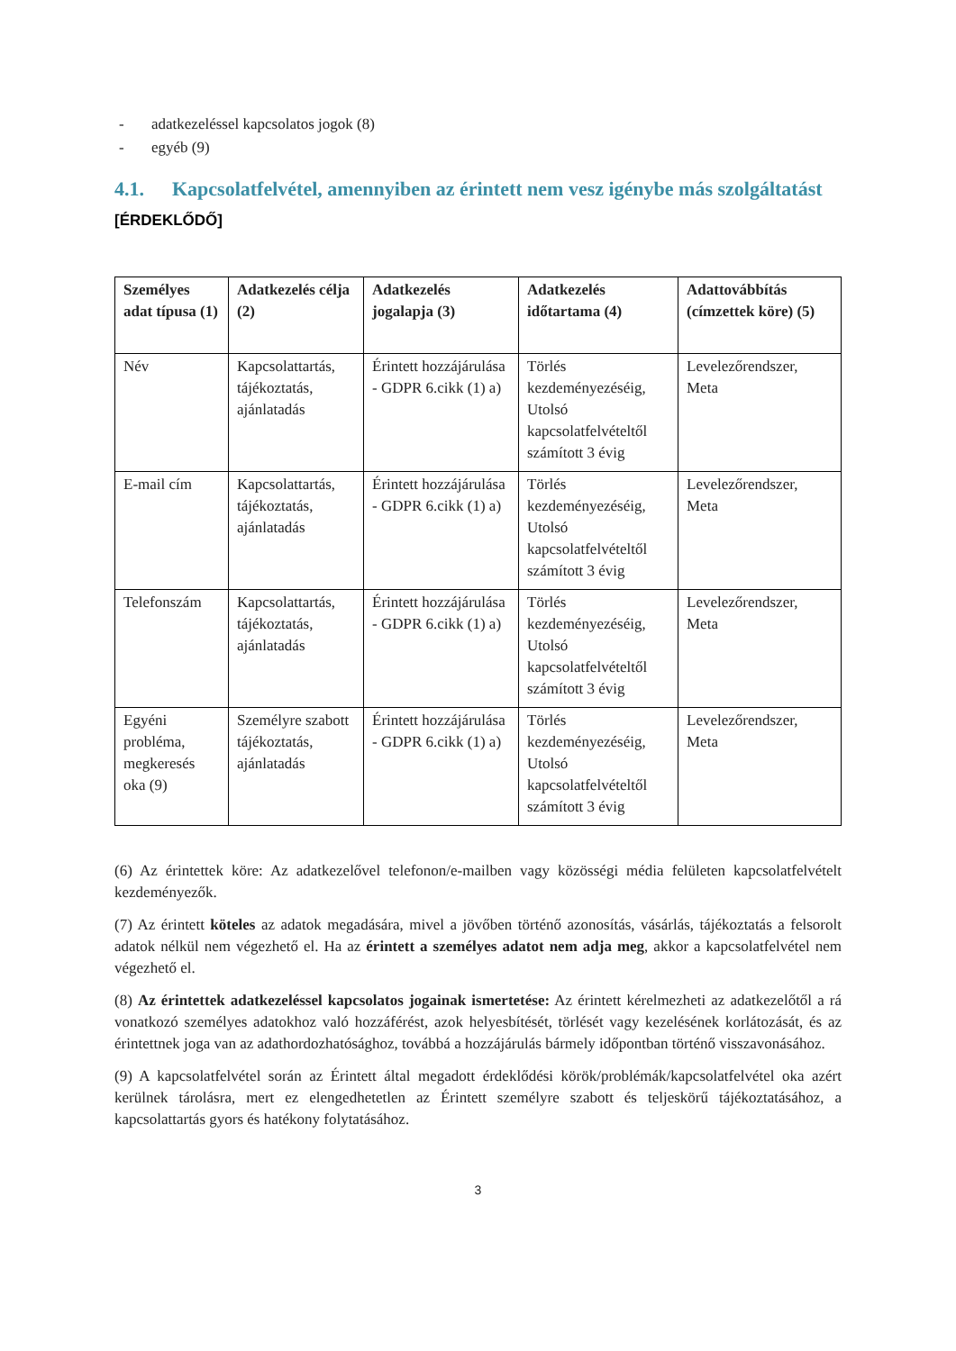- adatkezeléssel kapcsolatos jogok (8)
- egyéb (9)
4.1. Kapcsolatfelvétel, amennyiben az érintett nem vesz igénybe más szolgáltatást
[ÉRDEKLŐDŐ]
| Személyes adat típusa (1) | Adatkezelés célja (2) | Adatkezelés jogalapja (3) | Adatkezelés időtartama (4) | Adattovábbítás (címzettek köre) (5) |
| --- | --- | --- | --- | --- |
| Név | Kapcsolattartás, tájékoztatás, ajánlatadás | Érintett hozzájárulása - GDPR 6.cikk (1) a) | Törlés kezdeményezéséig, Utolsó kapcsolatfelvételtől számított 3 évig | Levelezőrendszer, Meta |
| E-mail cím | Kapcsolattartás, tájékoztatás, ajánlatadás | Érintett hozzájárulása - GDPR 6.cikk (1) a) | Törlés kezdeményezéséig, Utolsó kapcsolatfelvételtől számított 3 évig | Levelezőrendszer, Meta |
| Telefonszám | Kapcsolattartás, tájékoztatás, ajánlatadás | Érintett hozzájárulása - GDPR 6.cikk (1) a) | Törlés kezdeményezéséig, Utolsó kapcsolatfelvételtől számított 3 évig | Levelezőrendszer, Meta |
| Egyéni probléma, megkeresés oka (9) | Személyre szabott tájékoztatás, ajánlatadás | Érintett hozzájárulása - GDPR 6.cikk (1) a) | Törlés kezdeményezéséig, Utolsó kapcsolatfelvételtől számított 3 évig | Levelezőrendszer, Meta |
(6) Az érintettek köre: Az adatkezelővel telefonon/e-mailben vagy közösségi média felületen kapcsolatfelvételt kezdeményezők.
(7) Az érintett köteles az adatok megadására, mivel a jövőben történő azonosítás, vásárlás, tájékoztatás a felsorolt adatok nélkül nem végezhető el. Ha az érintett a személyes adatot nem adja meg, akkor a kapcsolatfelvétel nem végezhető el.
(8) Az érintettek adatkezeléssel kapcsolatos jogainak ismertetése: Az érintett kérelmezheti az adatkezelőtől a rá vonatkozó személyes adatokhoz való hozzáférést, azok helyesbítését, törlését vagy kezelésének korlátozását, és az érintettnek joga van az adathordozhatósághoz, továbbá a hozzájárulás bármely időpontban történő visszavonásához.
(9) A kapcsolatfelvétel során az Érintett által megadott érdeklődési körök/problémák/kapcsolatfelvétel oka azért kerülnek tárolásra, mert ez elengedhetetlen az Érintett személyre szabott és teljeskörű tájékoztatásához, a kapcsolattartás gyors és hatékony folytatásához.
3